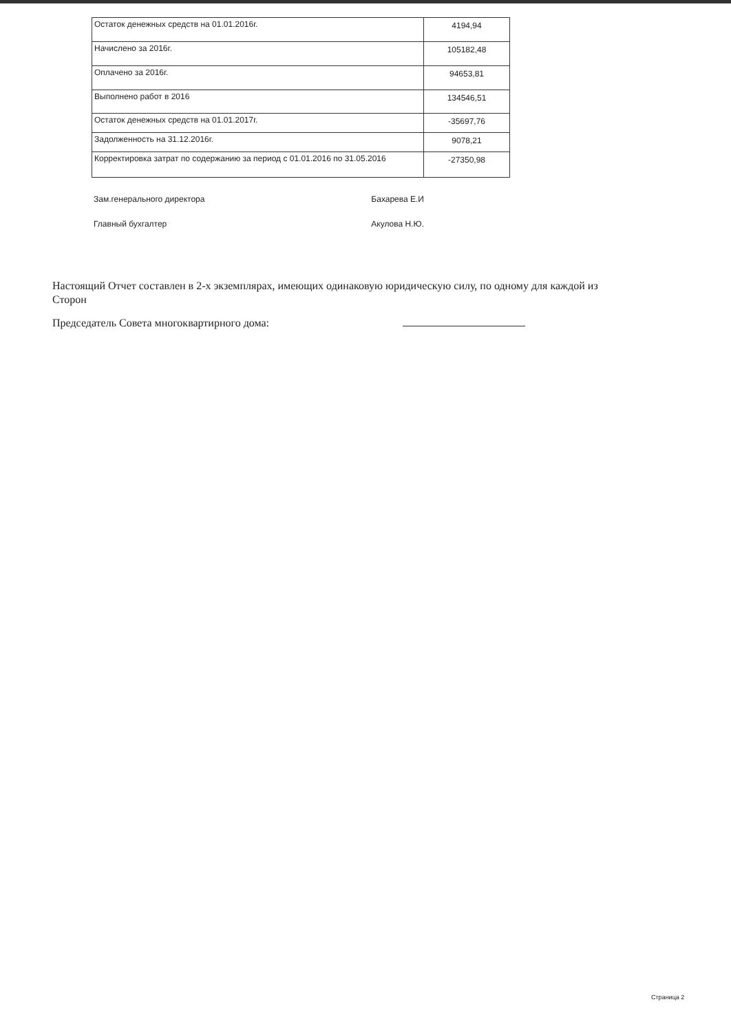| Остаток денежных средств на 01.01.2016г. | 4194,94 |
| Начислено за 2016г. | 105182,48 |
| Оплачено за 2016г. | 94653,81 |
| Выполнено работ в 2016 | 134546,51 |
| Остаток денежных средств на 01.01.2017г. | -35697,76 |
| Задолженность на 31.12.2016г. | 9078,21 |
| Корректировка затрат по содержанию за период с 01.01.2016 по 31.05.2016 | -27350,98 |
Зам.генерального директора Бахарева Е.И
Главный бухгалтер Акулова Н.Ю.
Настоящий Отчет составлен в 2-х экземплярах, имеющих одинаковую юридическую силу, по одному для каждой из Сторон
Председатель Совета многоквартирного дома:
Страница 2